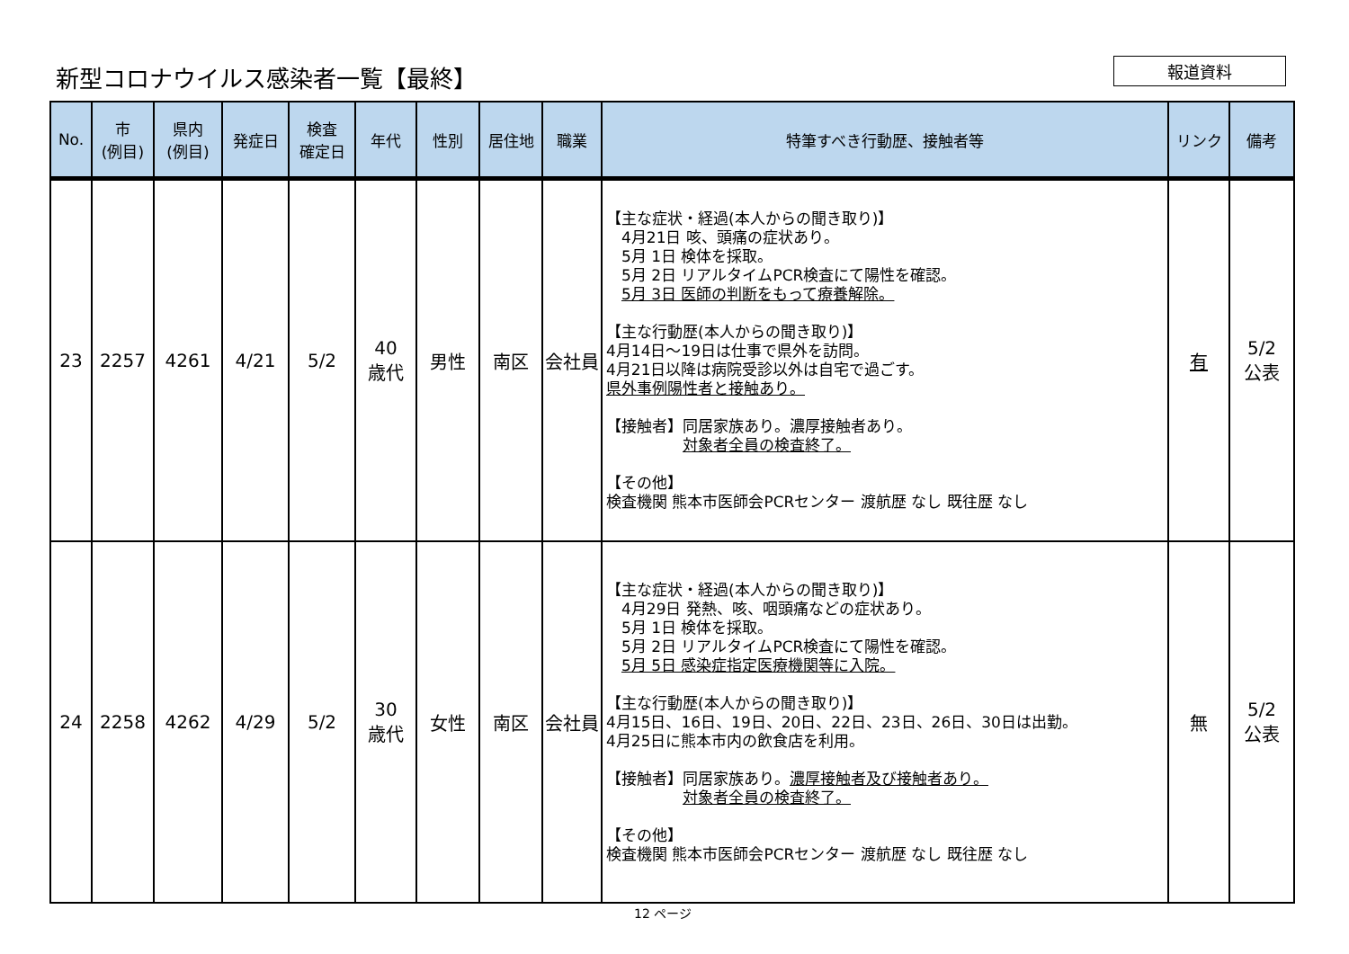新型コロナウイルス感染者一覧【最終】
報道資料
| No. | 市 (例目) | 県内 (例目) | 発症日 | 検査 確定日 | 年代 | 性別 | 居住地 | 職業 | 特筆すべき行動歴、接触者等 | リンク | 備考 |
| --- | --- | --- | --- | --- | --- | --- | --- | --- | --- | --- | --- |
| 23 | 2257 | 4261 | 4/21 | 5/2 | 40 歳代 | 男性 | 南区 | 会社員 | 【主な症状・経過(本人からの聞き取り)】 4月21日 咳、頭痛の症状あり。 5月 1日 検体を採取。 5月 2日 リアルタイムPCR検査にて陽性を確認。 5月 3日 医師の判断をもって療養解除。 【主な行動歴(本人からの聞き取り)】 4月14日～19日は仕事で県外を訪問。 4月21日以降は病院受診以外は自宅で過ごす。 県外事例陽性者と接触あり。 【接触者】同居家族あり。濃厚接触者あり。 対象者全員の検査終了。 【その他】 検査機関 熊本市医師会PCRセンター 渡航歴 なし 既往歴 なし | 有 | 5/2 公表 |
| 24 | 2258 | 4262 | 4/29 | 5/2 | 30 歳代 | 女性 | 南区 | 会社員 | 【主な症状・経過(本人からの聞き取り)】 4月29日 発熱、咳、咽頭痛などの症状あり。 5月 1日 検体を採取。 5月 2日 リアルタイムPCR検査にて陽性を確認。 5月 5日 感染症指定医療機関等に入院。 【主な行動歴(本人からの聞き取り)】 4月15日、16日、19日、20日、22日、23日、26日、30日は出勤。 4月25日に熊本市内の飲食店を利用。 【接触者】同居家族あり。 濃厚接触者及び接触者あり。 対象者全員の検査終了。 【その他】 検査機関 熊本市医師会PCRセンター 渡航歴 なし 既往歴 なし | 無 | 5/2 公表 |
12 ページ